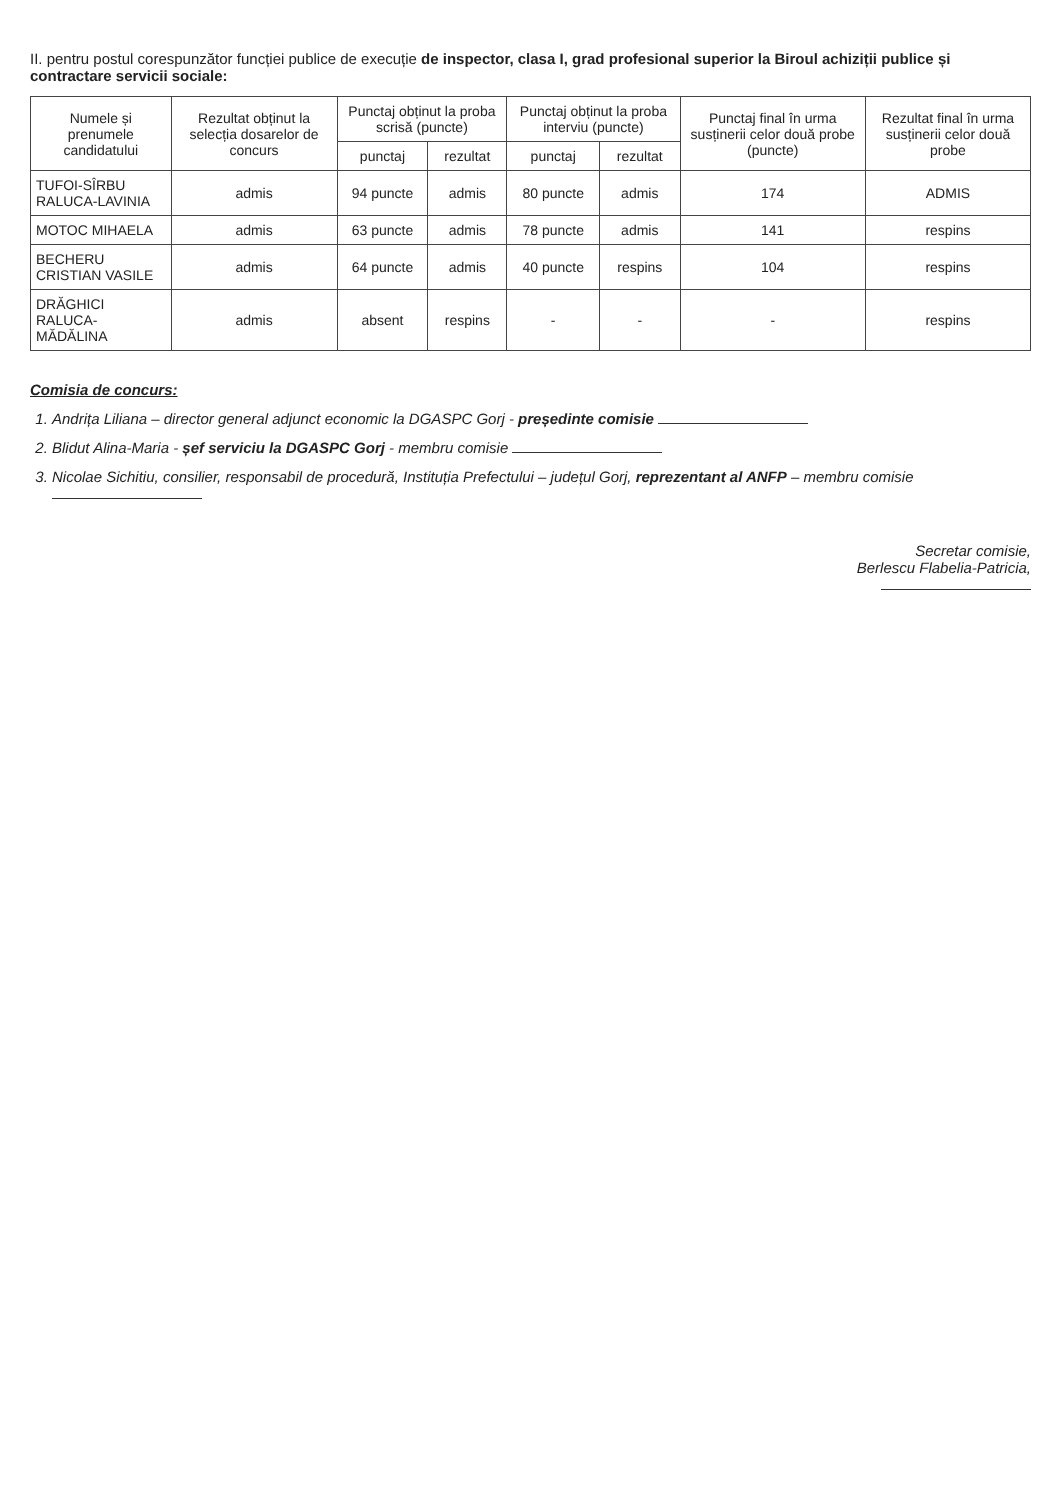II. pentru postul corespunzător funcției publice de execuție de inspector, clasa I, grad profesional superior la Biroul achiziții publice și contractare servicii sociale:
| Numele și prenumele candidatului | Rezultat obținut la selecția dosarelor de concurs | Punctaj obținut la proba scrisă (puncte) | | Punctaj obținut la proba interviu (puncte) | | Punctaj final în urma susținerii celor două probe (puncte) | Rezultat final în urma susținerii celor două probe |
| --- | --- | --- | --- | --- | --- | --- | --- |
| | | punctaj | rezultat | punctaj | rezultat | | |
| TUFOI-SÎRBU RALUCA-LAVINIA | admis | 94 puncte | admis | 80 puncte | admis | 174 | ADMIS |
| MOTOC MIHAELA | admis | 63 puncte | admis | 78 puncte | admis | 141 | respins |
| BECHERU CRISTIAN VASILE | admis | 64 puncte | admis | 40 puncte | respins | 104 | respins |
| DRĂGHICI RALUCA-MĂDĂLINA | admis | absent | respins | - | - | - | respins |
Comisia de concurs:
1. Andrița Liliana – director general adjunct economic la DGASPC Gorj - președinte comisie
2. Blidut Alina-Maria - șef serviciu la DGASPC Gorj - membru comisie
3. Nicolae Sichitiu, consilier, responsabil de procedură, Instituția Prefectului – județul Gorj, reprezentant al ANFP – membru comisie
Secretar comisie,
Berlescu Flabelia-Patricia,